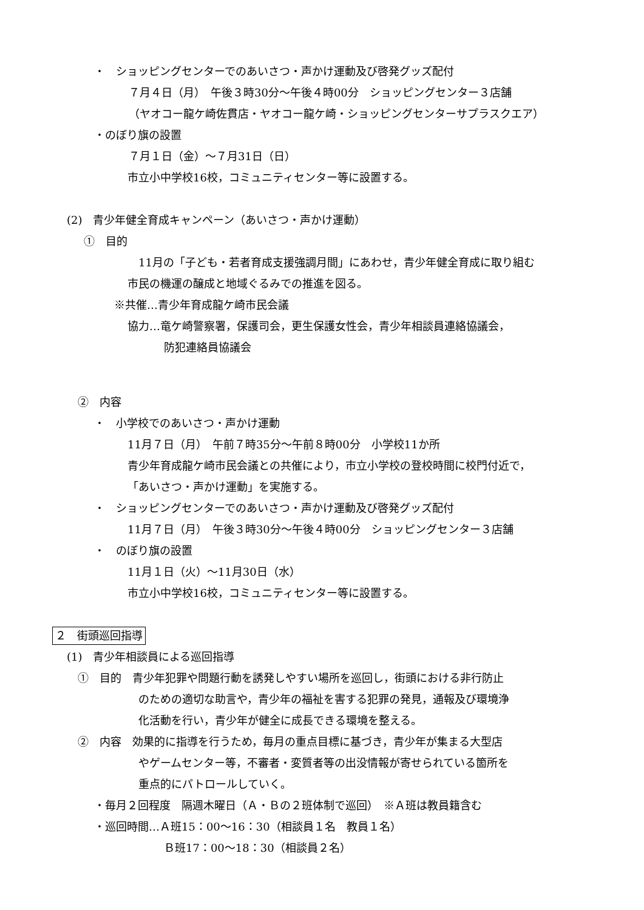・　ショッピングセンターでのあいさつ・声かけ運動及び啓発グッズ配付
７月４日（月）　午後３時30分～午後４時00分　ショッピングセンター３店舗
（ヤオコー龍ケ崎佐貫店・ヤオコー龍ケ崎・ショッピングセンターサプラスクエア）
・のぼり旗の設置
７月１日（金）～７月31日（日）
市立小中学校16校，コミュニティセンター等に設置する。
(2)　青少年健全育成キャンペーン（あいさつ・声かけ運動）
①　目的
11月の「子ども・若者育成支援強調月間」にあわせ，青少年健全育成に取り組む
市民の機運の醸成と地域ぐるみでの推進を図る。
※共催…青少年育成龍ケ崎市民会議
協力…竜ケ崎警察署，保護司会，更生保護女性会，青少年相談員連絡協議会，
防犯連絡員協議会
②　内容
・　小学校でのあいさつ・声かけ運動
11月７日（月）　午前７時35分～午前８時00分　小学校11か所
青少年育成龍ケ崎市民会議との共催により，市立小学校の登校時間に校門付近で，
「あいさつ・声かけ運動」を実施する。
・　ショッピングセンターでのあいさつ・声かけ運動及び啓発グッズ配付
11月７日（月）　午後３時30分～午後４時00分　ショッピングセンター３店舗
・　のぼり旗の設置
11月１日（火）～11月30日（水）
市立小中学校16校，コミュニティセンター等に設置する。
２　街頭巡回指導
(1)　青少年相談員による巡回指導
①　目的　青少年犯罪や問題行動を誘発しやすい場所を巡回し，街頭における非行防止
のための適切な助言や，青少年の福祉を害する犯罪の発見，通報及び環境浄
化活動を行い，青少年が健全に成長できる環境を整える。
②　内容　効果的に指導を行うため，毎月の重点目標に基づき，青少年が集まる大型店
やゲームセンター等，不審者・変質者等の出没情報が寄せられている箇所を
重点的にパトロールしていく。
・毎月２回程度　隔週木曜日（Ａ・Ｂの２班体制で巡回）　※Ａ班は教員籍含む
・巡回時間…Ａ班15：00～16：30（相談員１名　教員１名）
Ｂ班17：00～18：30（相談員２名）